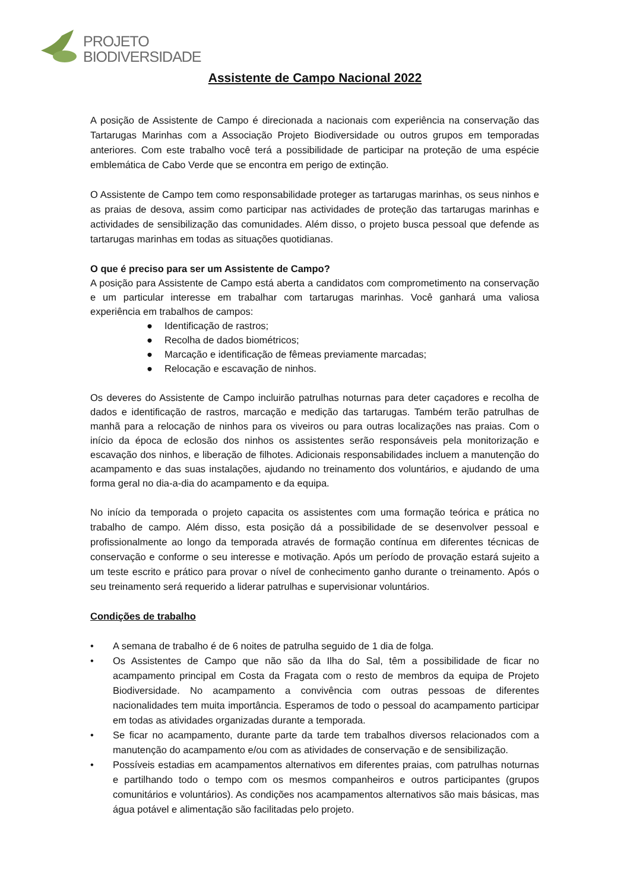PROJETO
BIODIVERSIDADE
Assistente de Campo Nacional 2022
A posição de Assistente de Campo é direcionada a nacionais com experiência na conservação das Tartarugas Marinhas com a Associação Projeto Biodiversidade ou outros grupos em temporadas anteriores. Com este trabalho você terá a possibilidade de participar na proteção de uma espécie emblemática de Cabo Verde que se encontra em perigo de extinção.
O Assistente de Campo tem como responsabilidade proteger as tartarugas marinhas, os seus ninhos e as praias de desova, assim como participar nas actividades de proteção das tartarugas marinhas e actividades de sensibilização das comunidades. Além disso, o projeto busca pessoal que defende as tartarugas marinhas em todas as situações quotidianas.
O que é preciso para ser um Assistente de Campo?
A posição para Assistente de Campo está aberta a candidatos com comprometimento na conservação e um particular interesse em trabalhar com tartarugas marinhas. Você ganhará uma valiosa experiência em trabalhos de campos:
● Identificação de rastros;
● Recolha de dados biométricos;
● Marcação e identificação de fêmeas previamente marcadas;
● Relocação e escavação de ninhos.
Os deveres do Assistente de Campo incluirão patrulhas noturnas para deter caçadores e recolha de dados e identificação de rastros, marcação e medição das tartarugas. Também terão patrulhas de manhã para a relocação de ninhos para os viveiros ou para outras localizações nas praias. Com o início da época de eclosão dos ninhos os assistentes serão responsáveis pela monitorização e escavação dos ninhos, e liberação de filhotes. Adicionais responsabilidades incluem a manutenção do acampamento e das suas instalações, ajudando no treinamento dos voluntários, e ajudando de uma forma geral no dia-a-dia do acampamento e da equipa.
No início da temporada o projeto capacita os assistentes com uma formação teórica e prática no trabalho de campo. Além disso, esta posição dá a possibilidade de se desenvolver pessoal e profissionalmente ao longo da temporada através de formação contínua em diferentes técnicas de conservação e conforme o seu interesse e motivação. Após um período de provação estará sujeito a um teste escrito e prático para provar o nível de conhecimento ganho durante o treinamento. Após o seu treinamento será requerido a liderar patrulhas e supervisionar voluntários.
Condições de trabalho
• A semana de trabalho é de 6 noites de patrulha seguido de 1 dia de folga.
• Os Assistentes de Campo que não são da Ilha do Sal, têm a possibilidade de ficar no acampamento principal em Costa da Fragata com o resto de membros da equipa de Projeto Biodiversidade. No acampamento a convivência com outras pessoas de diferentes nacionalidades tem muita importância. Esperamos de todo o pessoal do acampamento participar em todas as atividades organizadas durante a temporada.
• Se ficar no acampamento, durante parte da tarde tem trabalhos diversos relacionados com a manutenção do acampamento e/ou com as atividades de conservação e de sensibilização.
• Possíveis estadias em acampamentos alternativos em diferentes praias, com patrulhas noturnas e partilhando todo o tempo com os mesmos companheiros e outros participantes (grupos comunitários e voluntários). As condições nos acampamentos alternativos são mais básicas, mas água potável e alimentação são facilitadas pelo projeto.